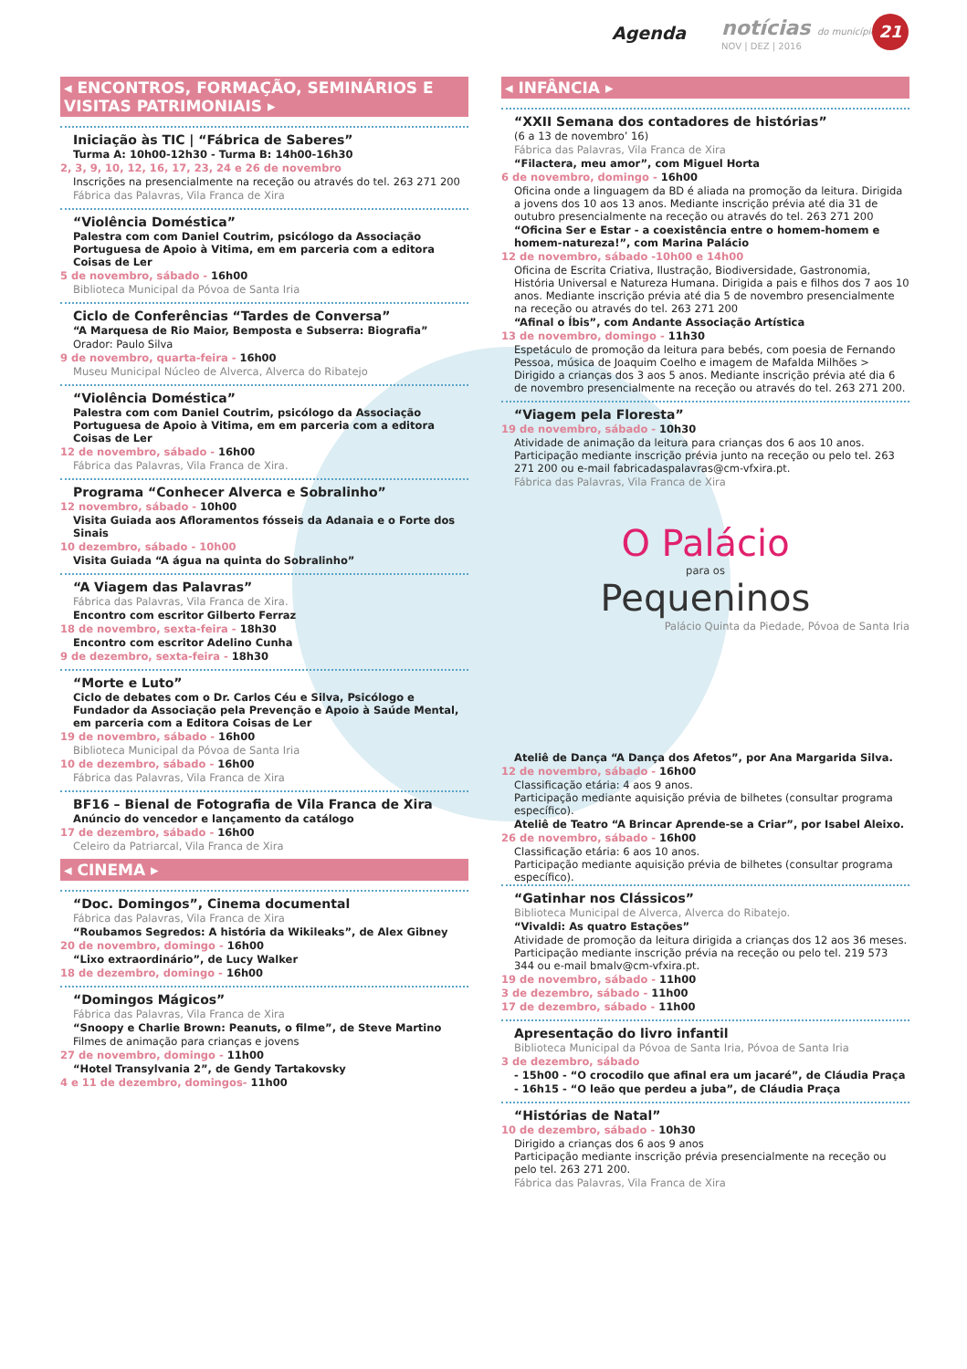Agenda notícias do município
NOV | DEZ | 2016
21
◂ ENCONTROS, FORMAÇÃO, SEMINÁRIOS E VISITAS PATRIMONIAIS ▸
Iniciação às TIC | “Fábrica de Saberes”
Turma A: 10h00-12h30 - Turma B: 14h00-16h30
2, 3, 9, 10, 12, 16, 17, 23, 24 e 26 de novembro
Inscrições na presencialmente na receção ou através do tel. 263 271 200
Fábrica das Palavras, Vila Franca de Xira
“Violência Doméstica”
Palestra com com Daniel Coutrim, psicólogo da Associação Portuguesa de Apoio à Vitima, em em parceria com a editora Coisas de Ler
5 de novembro, sábado - 16h00
Biblioteca Municipal da Póvoa de Santa Iria
Ciclo de Conferências “Tardes de Conversa”
“A Marquesa de Rio Maior, Bemposta e Subserra: Biografia”
Orador: Paulo Silva
9 de novembro, quarta-feira - 16h00
Museu Municipal Núcleo de Alverca, Alverca do Ribatejo
“Violência Doméstica”
Palestra com com Daniel Coutrim, psicólogo da Associação Portuguesa de Apoio à Vitima, em em parceria com a editora Coisas de Ler
12 de novembro, sábado - 16h00
Fábrica das Palavras, Vila Franca de Xira.
Programa “Conhecer Alverca e Sobralinho”
12 novembro, sábado - 10h00
Visita Guiada aos Afloramentos fósseis da Adanaia e o Forte dos Sinais
10 dezembro, sábado - 10h00
Visita Guiada “A água na quinta do Sobralinho”
“A Viagem das Palavras”
Fábrica das Palavras, Vila Franca de Xira.
Encontro com escritor Gilberto Ferraz
18 de novembro, sexta-feira - 18h30
Encontro com escritor Adelino Cunha
9 de dezembro, sexta-feira - 18h30
“Morte e Luto”
Ciclo de debates com o Dr. Carlos Céu e Silva, Psicólogo e Fundador da Associação pela Prevenção e Apoio à Saúde Mental, em parceria com a Editora Coisas de Ler
19 de novembro, sábado - 16h00
Biblioteca Municipal da Póvoa de Santa Iria
10 de dezembro, sábado - 16h00
Fábrica das Palavras, Vila Franca de Xira
BF16 – Bienal de Fotografia de Vila Franca de Xira
Anúncio do vencedor e lançamento da catálogo
17 de dezembro, sábado - 16h00
Celeiro da Patriarcal, Vila Franca de Xira
◂ CINEMA ▸
“Doc. Domingos”, Cinema documental
Fábrica das Palavras, Vila Franca de Xira
“Roubamos Segredos: A história da Wikileaks”, de Alex Gibney
20 de novembro, domingo - 16h00
“Lixo extraordinário”, de Lucy Walker
18 de dezembro, domingo - 16h00
“Domingos Mágicos”
Fábrica das Palavras, Vila Franca de Xira
“Snoopy e Charlie Brown: Peanuts, o filme”, de Steve Martino
Filmes de animação para crianças e jovens
27 de novembro, domingo - 11h00
“Hotel Transylvania 2”, de Gendy Tartakovsky
4 e 11 de dezembro, domingos- 11h00
◂ INFÂNCIA ▸
“XXII Semana dos contadores de histórias”
(6 a 13 de novembro’ 16)
Fábrica das Palavras, Vila Franca de Xira
“Filactera, meu amor”, com Miguel Horta
6 de novembro, domingo - 16h00
Oficina onde a linguagem da BD é aliada na promoção da leitura. Dirigida a jovens dos 10 aos 13 anos. Mediante inscrição prévia até dia 31 de outubro presencialmente na receção ou através do tel. 263 271 200
“Oficina Ser e Estar - a coexistência entre o homem-homem e homem-natureza!”, com Marina Palácio
12 de novembro, sábado -10h00 e 14h00
Oficina de Escrita Criativa, Ilustração, Biodiversidade, Gastronomia, História Universal e Natureza Humana. Dirigida a pais e filhos dos 7 aos 10 anos. Mediante inscrição prévia até dia 5 de novembro presencialmente na receção ou através do tel. 263 271 200
“Afinal o Íbis”, com Andante Associação Artística
13 de novembro, domingo - 11h30
Espetáculo de promoção da leitura para bebés, com poesia de Fernando Pessoa, música de Joaquim Coelho e imagem de Mafalda Milhões > Dirigido a crianças dos 3 aos 5 anos. Mediante inscrição prévia até dia 6 de novembro presencialmente na receção ou através do tel. 263 271 200.
“Viagem pela Floresta”
19 de novembro, sábado - 10h30
Atividade de animação da leitura para crianças dos 6 aos 10 anos. Participação mediante inscrição prévia junto na receção ou pelo tel. 263 271 200 ou e-mail fabricadaspalavras@cm-vfxira.pt.
Fábrica das Palavras, Vila Franca de Xira
O Palácio
para os
Pequeninos
Palácio Quinta da Piedade, Póvoa de Santa Iria
Ateliê de Dança “A Dança dos Afetos”, por Ana Margarida Silva.
12 de novembro, sábado - 16h00
Classificação etária: 4 aos 9 anos.
Participação mediante aquisição prévia de bilhetes (consultar programa específico).
Ateliê de Teatro “A Brincar Aprende-se a Criar”, por Isabel Aleixo.
26 de novembro, sábado - 16h00
Classificação etária: 6 aos 10 anos.
Participação mediante aquisição prévia de bilhetes (consultar programa específico).
“Gatinhar nos Clássicos”
Biblioteca Municipal de Alverca, Alverca do Ribatejo.
“Vivaldi: As quatro Estações”
Atividade de promoção da leitura dirigida a crianças dos 12 aos 36 meses. Participação mediante inscrição prévia na receção ou pelo tel. 219 573 344 ou e-mail bmalv@cm-vfxira.pt.
19 de novembro, sábado - 11h00
3 de dezembro, sábado - 11h00
17 de dezembro, sábado - 11h00
Apresentação do livro infantil
Biblioteca Municipal da Póvoa de Santa Iria, Póvoa de Santa Iria
3 de dezembro, sábado
- 15h00 - “O crocodilo que afinal era um jacaré”, de Cláudia Praça
- 16h15 - “O leão que perdeu a juba”, de Cláudia Praça
“Histórias de Natal”
10 de dezembro, sábado - 10h30
Dirigido a crianças dos 6 aos 9 anos
Participação mediante inscrição prévia presencialmente na receção ou pelo tel. 263 271 200.
Fábrica das Palavras, Vila Franca de Xira